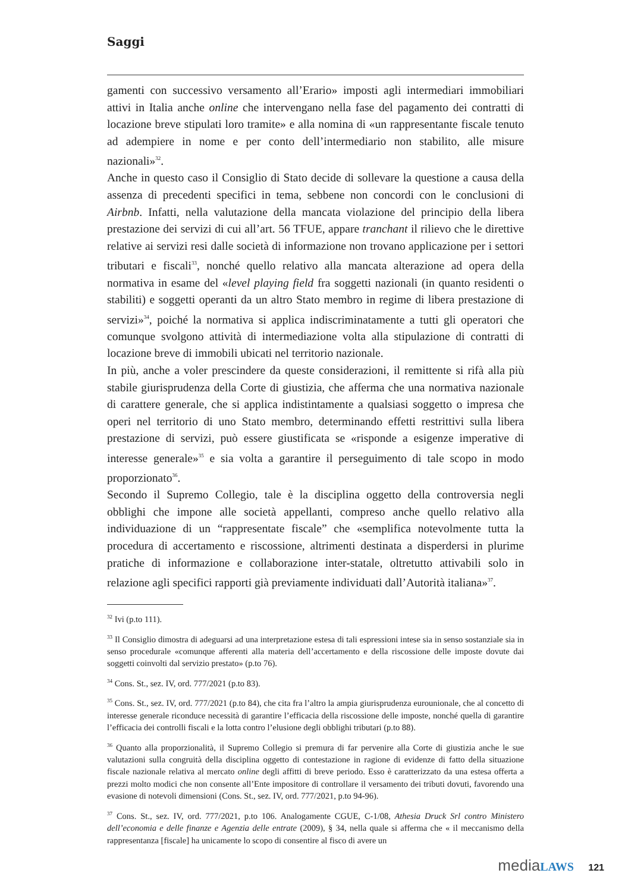Saggi
gamenti con successivo versamento all’Erario» imposti agli intermediari immobiliari attivi in Italia anche online che intervengano nella fase del pagamento dei contratti di locazione breve stipulati loro tramite» e alla nomina di «un rappresentante fiscale tenuto ad adempiere in nome e per conto dell’intermediario non stabilito, alle misure nazionali»<sup>32</sup>.
Anche in questo caso il Consiglio di Stato decide di sollevare la questione a causa della assenza di precedenti specifici in tema, sebbene non concordi con le conclusioni di Airbnb. Infatti, nella valutazione della mancata violazione del principio della libera prestazione dei servizi di cui all’art. 56 TFUE, appare tranchant il rilievo che le direttive relative ai servizi resi dalle società di informazione non trovano applicazione per i settori tributari e fiscali<sup>33</sup>, nonché quello relativo alla mancata alterazione ad opera della normativa in esame del «level playing field fra soggetti nazionali (in quanto residenti o stabiliti) e soggetti operanti da un altro Stato membro in regime di libera prestazione di servizi»<sup>34</sup>, poiché la normativa si applica indiscriminatamente a tutti gli operatori che comunque svolgono attività di intermediazione volta alla stipulazione di contratti di locazione breve di immobili ubicati nel territorio nazionale.
In più, anche a voler prescindere da queste considerazioni, il remittente si rifà alla più stabile giurisprudenza della Corte di giustizia, che afferma che una normativa nazionale di carattere generale, che si applica indistintamente a qualsiasi soggetto o impresa che operi nel territorio di uno Stato membro, determinando effetti restrittivi sulla libera prestazione di servizi, può essere giustificata se «risponde a esigenze imperative di interesse generale»<sup>35</sup> e sia volta a garantire il perseguimento di tale scopo in modo proporzionato<sup>36</sup>.
Secondo il Supremo Collegio, tale è la disciplina oggetto della controversia negli obblighi che impone alle società appellanti, compreso anche quello relativo alla individuazione di un “rappresentate fiscale” che «semplifica notevolmente tutta la procedura di accertamento e riscossione, altrimenti destinata a disperdersi in plurime pratiche di informazione e collaborazione inter-statale, oltretutto attivabili solo in relazione agli specifici rapporti già previamente individuati dall’Autorità italiana»<sup>37</sup>.
<sup>32</sup> Ivi (p.to 111).
<sup>33</sup> Il Consiglio dimostra di adeguarsi ad una interpretazione estesa di tali espressioni intese sia in senso sostanziale sia in senso procedurale «comunque afferenti alla materia dell’accertamento e della riscossione delle imposte dovute dai soggetti coinvolti dal servizio prestato» (p.to 76).
<sup>34</sup> Cons. St., sez. IV, ord. 777/2021 (p.to 83).
<sup>35</sup> Cons. St., sez. IV, ord. 777/2021 (p.to 84), che cita fra l’altro la ampia giurisprudenza eurounionale, che al concetto di interesse generale riconduce necessità di garantire l’efficacia della riscossione delle imposte, nonché quella di garantire l’efficacia dei controlli fiscali e la lotta contro l’elusione degli obblighi tributari (p.to 88).
<sup>36</sup> Quanto alla proporzionalità, il Supremo Collegio si premura di far pervenire alla Corte di giustizia anche le sue valutazioni sulla congruità della disciplina oggetto di contestazione in ragione di evidenze di fatto della situazione fiscale nazionale relativa al mercato online degli affitti di breve periodo. Esso è caratterizzato da una estesa offerta a prezzi molto modici che non consente all’Ente impositore di controllare il versamento dei tributi dovuti, favorendo una evasione di notevoli dimensioni (Cons. St., sez. IV, ord. 777/2021, p.to 94-96).
<sup>37</sup> Cons. St., sez. IV, ord. 777/2021, p.to 106. Analogamente CGUE, C-1/08, Athesia Druck Srl contro Ministero dell’economia e delle finanze e Agenzia delle entrate (2009), § 34, nella quale si afferma che « il meccanismo della rappresentanza [fiscale] ha unicamente lo scopo di consentire al fisco di avere un
media LAWS 121